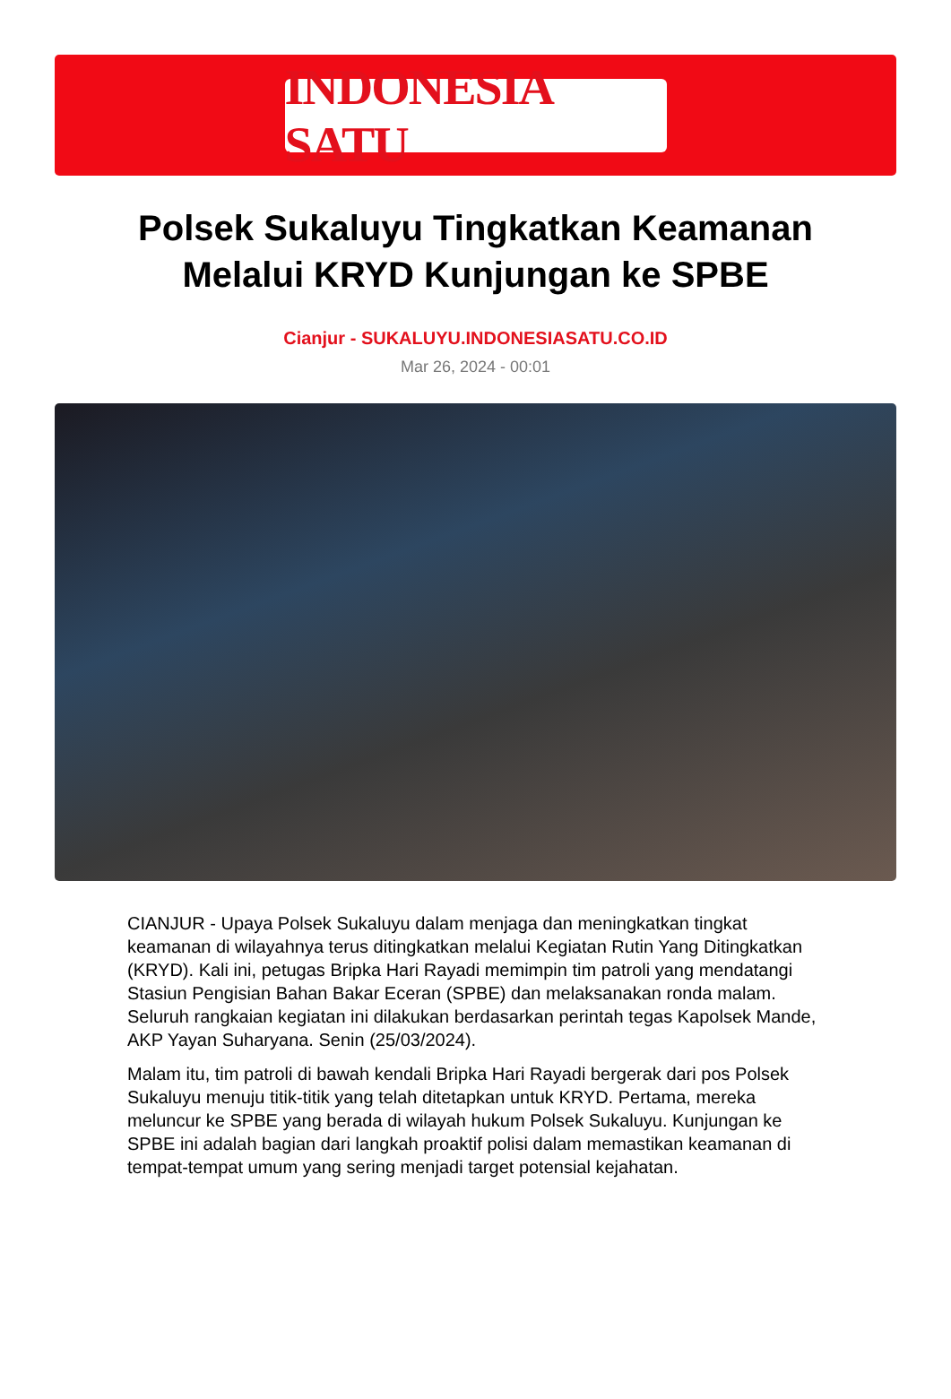INDONESIA SATU
Polsek Sukaluyu Tingkatkan Keamanan Melalui KRYD Kunjungan ke SPBE
Cianjur - SUKALUYU.INDONESIASATU.CO.ID
Mar 26, 2024 - 00:01
CIANJUR - Upaya Polsek Sukaluyu dalam menjaga dan meningkatkan tingkat keamanan di wilayahnya terus ditingkatkan melalui Kegiatan Rutin Yang Ditingkatkan (KRYD). Kali ini, petugas Bripka Hari Rayadi memimpin tim patroli yang mendatangi Stasiun Pengisian Bahan Bakar Eceran (SPBE) dan melaksanakan ronda malam. Seluruh rangkaian kegiatan ini dilakukan berdasarkan perintah tegas Kapolsek Mande, AKP Yayan Suharyana. Senin (25/03/2024).
Malam itu, tim patroli di bawah kendali Bripka Hari Rayadi bergerak dari pos Polsek Sukaluyu menuju titik-titik yang telah ditetapkan untuk KRYD. Pertama, mereka meluncur ke SPBE yang berada di wilayah hukum Polsek Sukaluyu. Kunjungan ke SPBE ini adalah bagian dari langkah proaktif polisi dalam memastikan keamanan di tempat-tempat umum yang sering menjadi target potensial kejahatan.